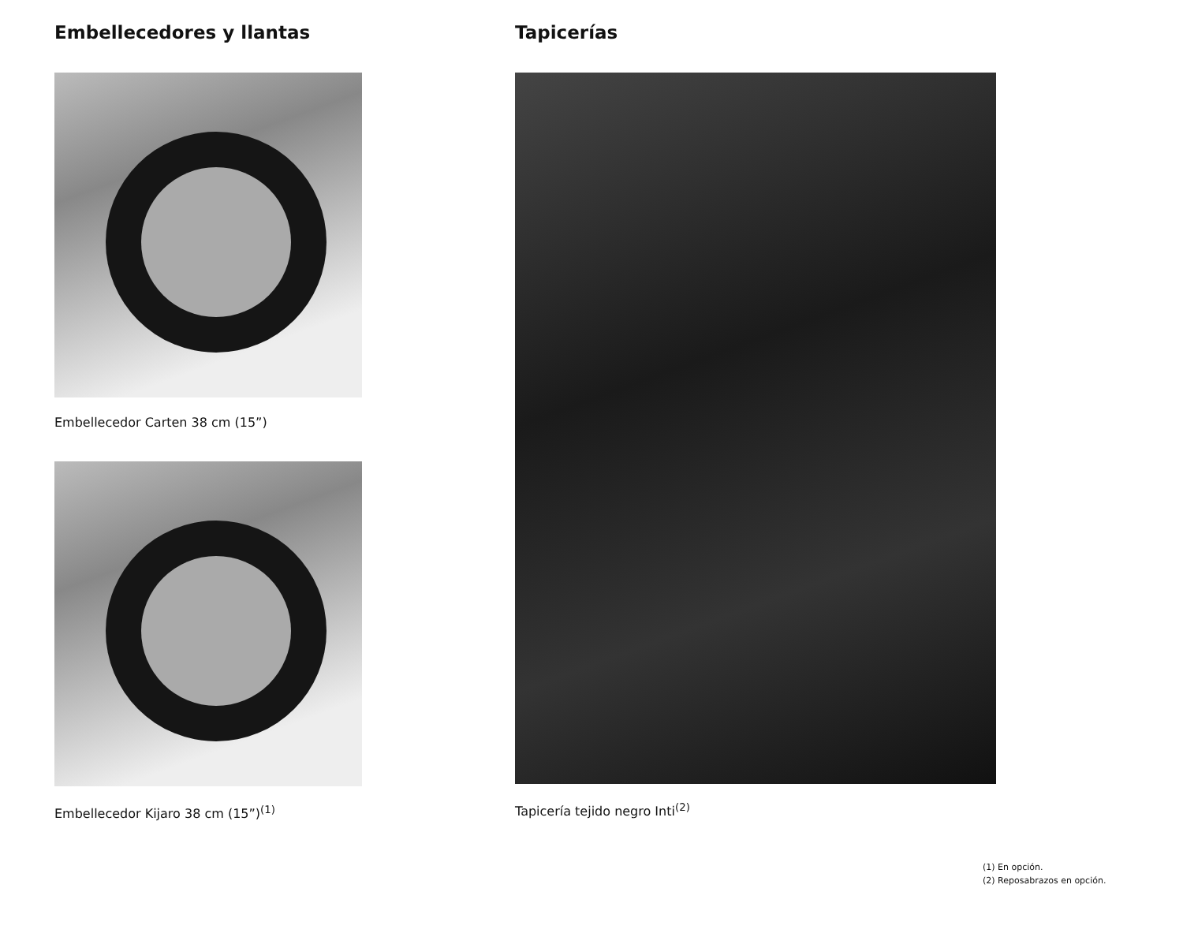Embellecedores y llantas
Embellecedor Carten 38 cm (15”)
Embellecedor Kijaro 38 cm (15”)<sup>(1)</sup>
Tapicerías
Tapicería tejido negro Inti<sup>(2)</sup>
(1) En opción.
(2) Reposabrazos en opción.